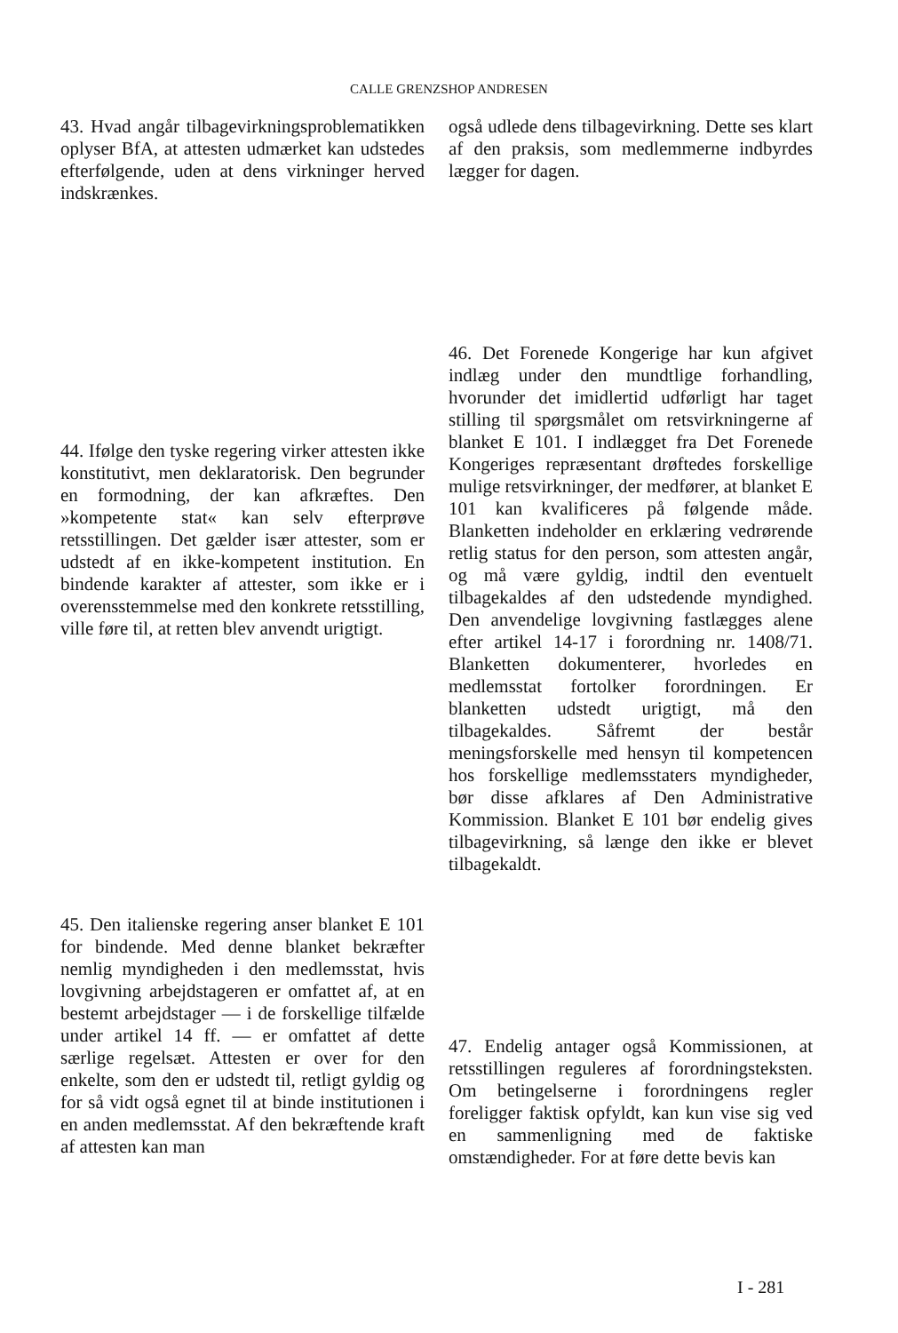CALLE GRENZSHOP ANDRESEN
43. Hvad angår tilbagevirkningsproblematikken oplyser BfA, at attesten udmærket kan udstedes efterfølgende, uden at dens virkninger herved indskrænkes.
44. Ifølge den tyske regering virker attesten ikke konstitutivt, men deklaratorisk. Den begrunder en formodning, der kan afkræftes. Den »kompetente stat« kan selv efterprøve retsstillingen. Det gælder især attester, som er udstedt af en ikke-kompetent institution. En bindende karakter af attester, som ikke er i overensstemmelse med den konkrete retsstilling, ville føre til, at retten blev anvendt urigtigt.
45. Den italienske regering anser blanket E 101 for bindende. Med denne blanket bekræfter nemlig myndigheden i den medlemsstat, hvis lovgivning arbejdstageren er omfattet af, at en bestemt arbejdstager — i de forskellige tilfælde under artikel 14 ff. — er omfattet af dette særlige regelsæt. Attesten er over for den enkelte, som den er udstedt til, retligt gyldig og for så vidt også egnet til at binde institutionen i en anden medlemsstat. Af den bekræftende kraft af attesten kan man
også udlede dens tilbagevirkning. Dette ses klart af den praksis, som medlemmerne indbyrdes lægger for dagen.
46. Det Forenede Kongerige har kun afgivet indlæg under den mundtlige forhandling, hvorunder det imidlertid udførligt har taget stilling til spørgsmålet om retsvirkningerne af blanket E 101. I indlægget fra Det Forenede Kongeriges repræsentant drøftedes forskellige mulige retsvirkninger, der medfører, at blanket E 101 kan kvalificeres på følgende måde. Blanketten indeholder en erklæring vedrørende retlig status for den person, som attesten angår, og må være gyldig, indtil den eventuelt tilbagekaldes af den udstedende myndighed. Den anvendelige lovgivning fastlægges alene efter artikel 14-17 i forordning nr. 1408/71. Blanketten dokumenterer, hvorledes en medlemsstat fortolker forordningen. Er blanketten udstedt urigtigt, må den tilbagekaldes. Såfremt der består meningsforskelle med hensyn til kompetencen hos forskellige medlemsstaters myndigheder, bør disse afklares af Den Administrative Kommission. Blanket E 101 bør endelig gives tilbagevirkning, så længe den ikke er blevet tilbagekaldt.
47. Endelig antager også Kommissionen, at retsstillingen reguleres af forordningsteksten. Om betingelserne i forordningens regler foreligger faktisk opfyldt, kan kun vise sig ved en sammenligning med de faktiske omstændigheder. For at føre dette bevis kan
I - 281